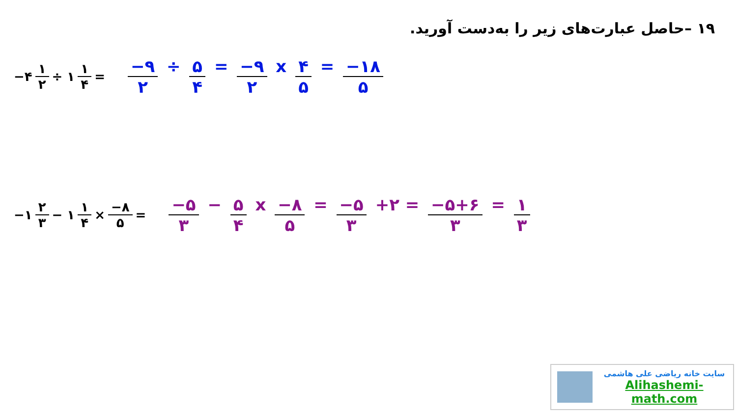۱۹ –حاصل عبارت‌های زیر را به‌دست آورید.
−۴ ۱ ۲ ÷ ۱ ۱ ۴ = −۹ ۲ ÷ ۵ ۴ = −۹ ۲ x ۴ ۵ = −۱۸ ۵
−۱ ۲ ۳ − ۱ ۱ ۴ × −۸ ۵ = −۵ ۳ − ۵ ۴ x −۸ ۵ = −۵ ۳ +۲ = −۵+۶ ۳ = ۱ ۳
سایت خانه ریاضی علی هاشمی
Alihashemi-math.com